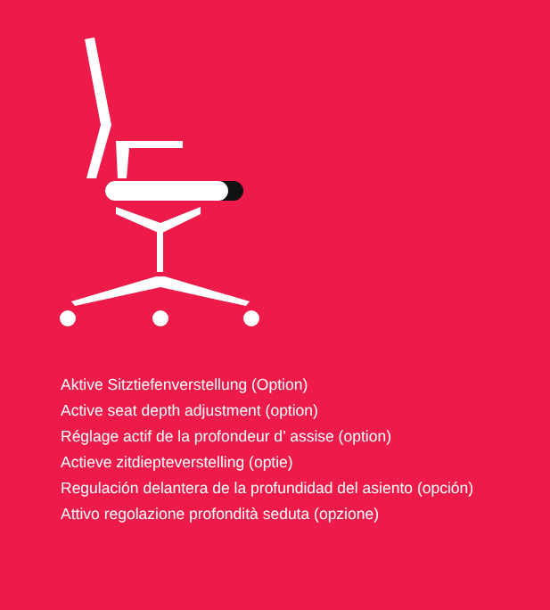Aktive Sitztiefenverstellung (Option)
Active seat depth adjustment (option)
Réglage actif de la profondeur d’ assise (option)
Actieve zitdiepteverstelling (optie)
Regulación delantera de la profundidad del asiento (opción)
Attivo regolazione profondità seduta (opzione)